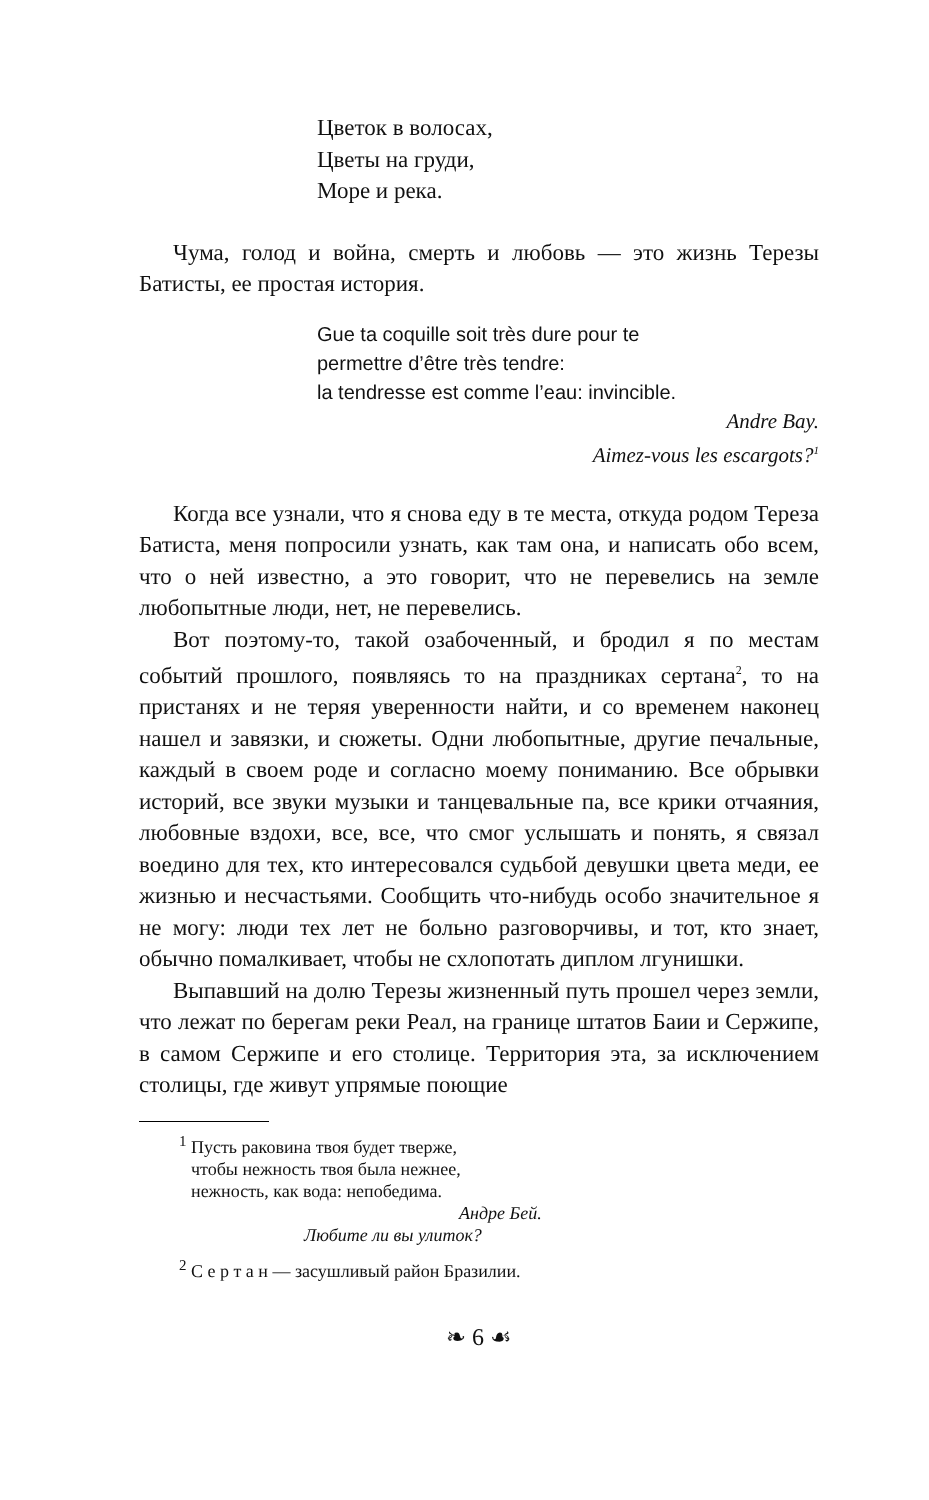Цветок в волосах,
Цветы на груди,
Море и река.
Чума, голод и война, смерть и любовь — это жизнь Терезы Батисты, ее простая история.
Gue ta coquille soit très dure pour te
permettre d’être très tendre:
la tendresse est comme l’eau: invincible.
Andre Bay.
Aimez-vous les escargots?<sup>1</sup>
Когда все узнали, что я снова еду в те места, откуда родом Тереза Батиста, меня попросили узнать, как там она, и написать обо всем, что о ней известно, а это говорит, что не перевелись на земле любопытные люди, нет, не перевелись.
Вот поэтому-то, такой озабоченный, и бродил я по местам событий прошлого, появляясь то на праздниках сертана<sup>2</sup>, то на пристанях и не теряя уверенности найти, и со временем наконец нашел и завязки, и сюжеты. Одни любопытные, другие печальные, каждый в своем роде и согласно моему пониманию. Все обрывки историй, все звуки музыки и танцевальные па, все крики отчаяния, любовные вздохи, все, все, что смог услышать и понять, я связал воедино для тех, кто интересовался судьбой девушки цвета меди, ее жизнью и несчастьями. Сообщить что-нибудь особо значительное я не могу: люди тех лет не больно разговорчивы, и тот, кто знает, обычно помалкивает, чтобы не схлопотать диплом лгунишки.
Выпавший на долю Терезы жизненный путь прошел через земли, что лежат по берегам реки Реал, на границе штатов Баии и Сержипе, в самом Сержипе и его столице. Территория эта, за исключением столицы, где живут упрямые поющие
<sup>1</sup> Пусть раковина твоя будет тверже,
чтобы нежность твоя была нежнее,
нежность, как вода: непобедима.
Андре Бей.
Любите ли вы улиток?
<sup>2</sup> С е р т а н — засушливый район Бразилии.
❧ 6 ☙